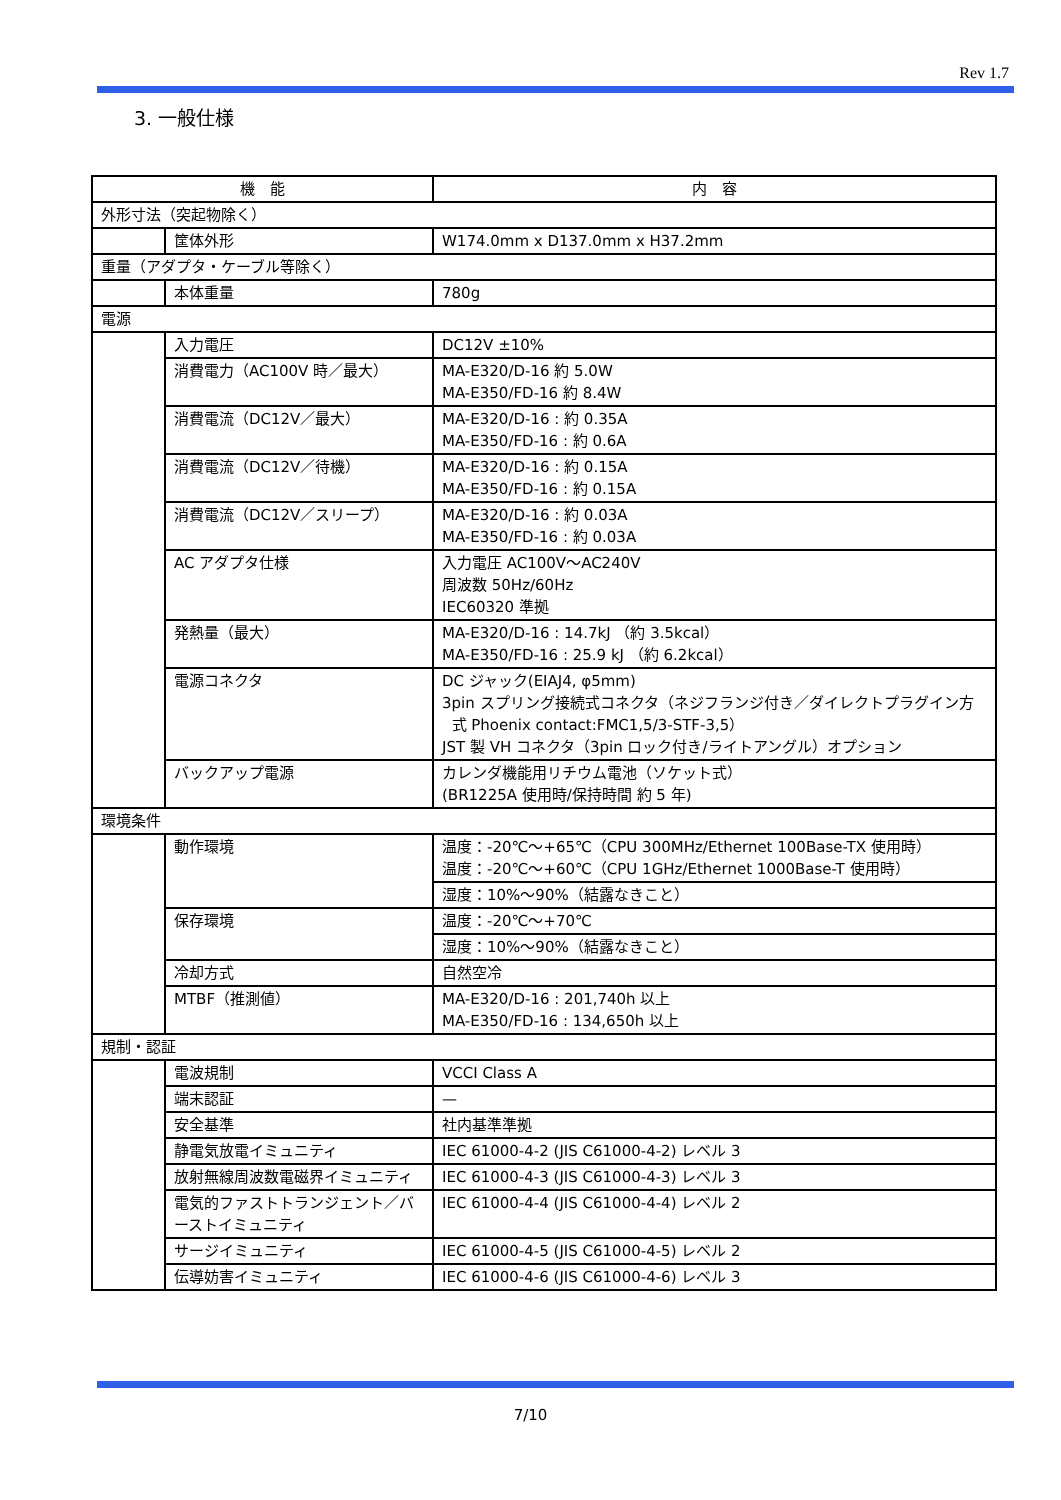Rev 1.7
3. 一般仕様
| 機 能 | | 内 容 |
| --- | --- | --- |
| 外形寸法（突起物除く） | | |
| | 筐体外形 | W174.0mm x D137.0mm x H37.2mm |
| 重量（アダプタ・ケーブル等除く） | | |
| | 本体重量 | 780g |
| 電源 | | |
| | 入力電圧 | DC12V ±10% |
| | 消費電力（AC100V 時／最大） | MA-E320/D-16 約 5.0W MA-E350/FD-16 約 8.4W |
| | 消費電流（DC12V／最大） | MA-E320/D-16 : 約 0.35A MA-E350/FD-16 : 約 0.6A |
| | 消費電流（DC12V／待機） | MA-E320/D-16 : 約 0.15A MA-E350/FD-16 : 約 0.15A |
| | 消費電流（DC12V／スリープ） | MA-E320/D-16 : 約 0.03A MA-E350/FD-16 : 約 0.03A |
| | AC アダプタ仕様 | 入力電圧 AC100V～AC240V 周波数 50Hz/60Hz IEC60320 準拠 |
| | 発熱量（最大） | MA-E320/D-16 : 14.7kJ （約 3.5kcal） MA-E350/FD-16 : 25.9 kJ （約 6.2kcal） |
| | 電源コネクタ | DC ジャック(EIAJ4, φ5mm) 3pin スプリング接続式コネクタ（ネジフランジ付き／ダイレクトプラグイン方 式 Phoenix contact:FMC1,5/3-STF-3,5） JST 製 VH コネクタ（3pin ロック付き/ライトアングル）オプション |
| | バックアップ電源 | カレンダ機能用リチウム電池（ソケット式） (BR1225A 使用時/保持時間 約 5 年) |
| 環境条件 | | |
| | 動作環境 | 温度：-20℃～+65℃（CPU 300MHz/Ethernet 100Base-TX 使用時） 温度：-20℃～+60℃（CPU 1GHz/Ethernet 1000Base-T 使用時） |
| | | 湿度：10%～90%（結露なきこと） |
| | 保存環境 | 温度：-20℃～+70℃ |
| | | 湿度：10%～90%（結露なきこと） |
| | 冷却方式 | 自然空冷 |
| | MTBF（推測値） | MA-E320/D-16 : 201,740h 以上 MA-E350/FD-16 : 134,650h 以上 |
| 規制・認証 | | |
| | 電波規制 | VCCI Class A |
| | 端末認証 | — |
| | 安全基準 | 社内基準準拠 |
| | 静電気放電イミュニティ | IEC 61000-4-2 (JIS C61000-4-2) レベル 3 |
| | 放射無線周波数電磁界イミュニティ | IEC 61000-4-3 (JIS C61000-4-3) レベル 3 |
| | 電気的ファストトランジェント／バーストイミュニティ | IEC 61000-4-4 (JIS C61000-4-4) レベル 2 |
| | サージイミュニティ | IEC 61000-4-5 (JIS C61000-4-5) レベル 2 |
| | 伝導妨害イミュニティ | IEC 61000-4-6 (JIS C61000-4-6) レベル 3 |
7/10